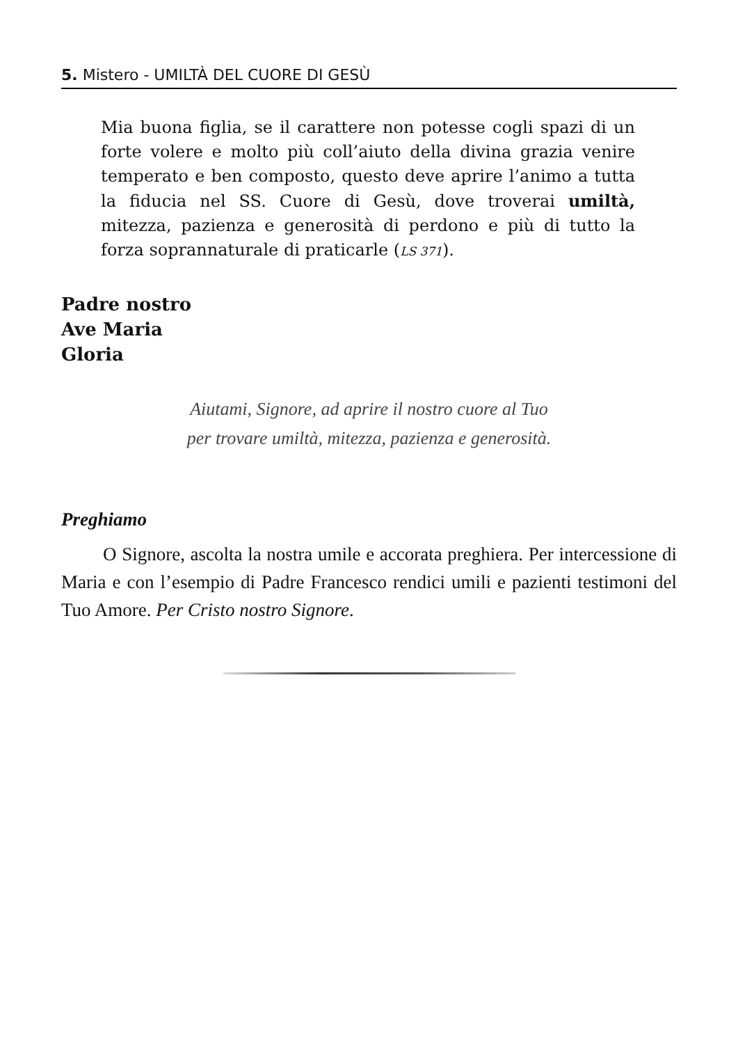5. Mistero - UMILTÀ DEL CUORE DI GESÙ
Mia buona figlia, se il carattere non potesse cogli spazi di un forte volere e molto più coll’aiuto della divina grazia venire temperato e ben composto, questo deve aprire l’animo a tutta la fiducia nel SS. Cuore di Gesù, dove troverai umiltà, mitezza, pazienza e generosità di perdono e più di tutto la forza soprannaturale di praticarle (LS 371).
Padre nostro
Ave Maria
Gloria
Aiutami, Signore, ad aprire il nostro cuore al Tuo
per trovare umiltà, mitezza, pazienza e generosità.
Preghiamo
O Signore, ascolta la nostra umile e accorata preghiera. Per intercessione di Maria e con l’esempio di Padre Francesco rendici umili e pazienti testimoni del Tuo Amore. Per Cristo nostro Signore.